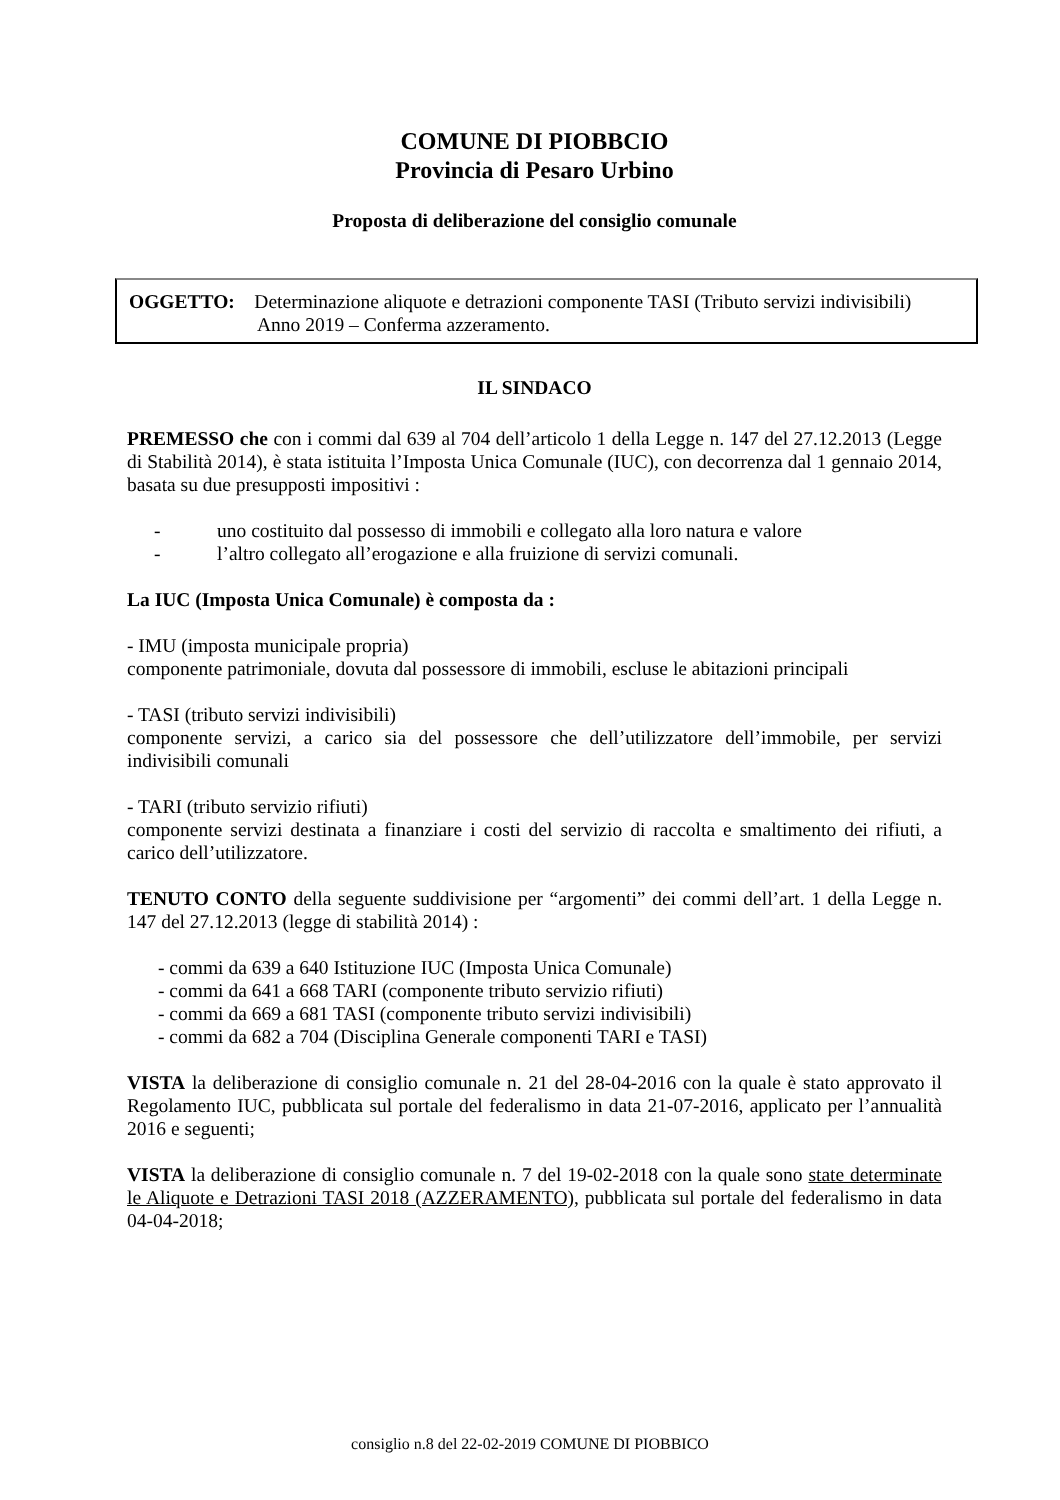COMUNE DI PIOBBCIO
Provincia di Pesaro Urbino
Proposta di deliberazione del consiglio comunale
OGGETTO: Determinazione aliquote e detrazioni componente TASI (Tributo servizi indivisibili)
Anno 2019 – Conferma azzeramento.
IL SINDACO
PREMESSO che con i commi dal 639 al 704 dell’articolo 1 della Legge n. 147 del 27.12.2013 (Legge di Stabilità 2014), è stata istituita l’Imposta Unica Comunale (IUC), con decorrenza dal 1 gennaio 2014, basata su due presupposti impositivi :
- uno costituito dal possesso di immobili e collegato alla loro natura e valore
- l’altro collegato all’erogazione e alla fruizione di servizi comunali.
La IUC (Imposta Unica Comunale) è composta da :
- IMU (imposta municipale propria)
componente patrimoniale, dovuta dal possessore di immobili, escluse le abitazioni principali
- TASI (tributo servizi indivisibili)
componente servizi, a carico sia del possessore che dell’utilizzatore dell’immobile, per servizi indivisibili comunali
- TARI (tributo servizio rifiuti)
componente servizi destinata a finanziare i costi del servizio di raccolta e smaltimento dei rifiuti, a carico dell’utilizzatore.
TENUTO CONTO della seguente suddivisione per “argomenti” dei commi dell’art. 1 della Legge n. 147 del 27.12.2013 (legge di stabilità 2014) :
- commi da 639 a 640 Istituzione IUC (Imposta Unica Comunale)
- commi da 641 a 668 TARI (componente tributo servizio rifiuti)
- commi da 669 a 681 TASI (componente tributo servizi indivisibili)
- commi da 682 a 704 (Disciplina Generale componenti TARI e TASI)
VISTA la deliberazione di consiglio comunale n. 21 del 28-04-2016 con la quale è stato approvato il Regolamento IUC, pubblicata sul portale del federalismo in data 21-07-2016, applicato per l’annualità 2016 e seguenti;
VISTA la deliberazione di consiglio comunale n. 7 del 19-02-2018 con la quale sono state determinate le Aliquote e Detrazioni TASI 2018 (AZZERAMENTO), pubblicata sul portale del federalismo in data 04-04-2018;
consiglio n.8 del 22-02-2019 COMUNE DI PIOBBICO